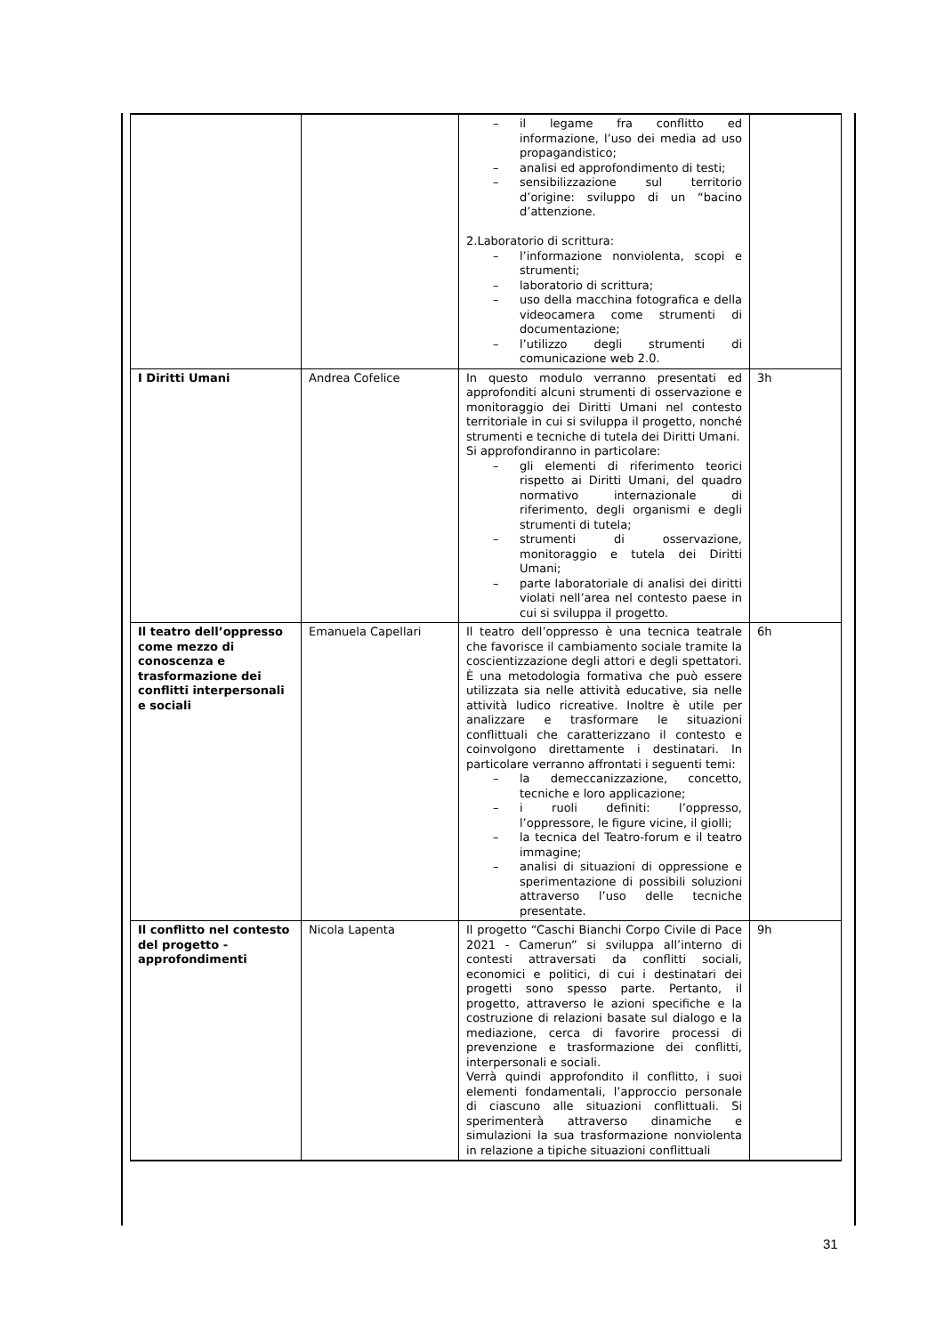| | | – il legame fra conflitto ed informazione, l’uso dei media ad uso propagandistico; – analisi ed approfondimento di testi; – sensibilizzazione sul territorio d’origine: sviluppo di un “bacino d’attenzione. 2.Laboratorio di scrittura: – l’informazione nonviolenta, scopi e strumenti; – laboratorio di scrittura; – uso della macchina fotografica e della videocamera come strumenti di documentazione; – l’utilizzo degli strumenti di comunicazione web 2.0. | |
| I Diritti Umani | Andrea Cofelice | In questo modulo verranno presentati ed approfonditi alcuni strumenti di osservazione e monitoraggio dei Diritti Umani nel contesto territoriale in cui si sviluppa il progetto, nonché strumenti e tecniche di tutela dei Diritti Umani. Si approfondiranno in particolare: – gli elementi di riferimento teorici rispetto ai Diritti Umani, del quadro normativo internazionale di riferimento, degli organismi e degli strumenti di tutela; – strumenti di osservazione, monitoraggio e tutela dei Diritti Umani; – parte laboratoriale di analisi dei diritti violati nell’area nel contesto paese in cui si sviluppa il progetto. | 3h |
| Il teatro dell’oppresso come mezzo di conoscenza e trasformazione dei conflitti interpersonali e sociali | Emanuela Capellari | Il teatro dell’oppresso è una tecnica teatrale che favorisce il cambiamento sociale tramite la coscientizzazione degli attori e degli spettatori. È una metodologia formativa che può essere utilizzata sia nelle attività educative, sia nelle attività ludico ricreative. Inoltre è utile per analizzare e trasformare le situazioni conflittuali che caratterizzano il contesto e coinvolgono direttamente i destinatari. In particolare verranno affrontati i seguenti temi: – la demeccanizzazione, concetto, tecniche e loro applicazione; – i ruoli definiti: l’oppresso, l’oppressore, le figure vicine, il giolli; – la tecnica del Teatro-forum e il teatro immagine; – analisi di situazioni di oppressione e sperimentazione di possibili soluzioni attraverso l’uso delle tecniche presentate. | 6h |
| Il conflitto nel contesto del progetto - approfondimenti | Nicola Lapenta | Il progetto “Caschi Bianchi Corpo Civile di Pace 2021 - Camerun” si sviluppa all’interno di contesti attraversati da conflitti sociali, economici e politici, di cui i destinatari dei progetti sono spesso parte. Pertanto, il progetto, attraverso le azioni specifiche e la costruzione di relazioni basate sul dialogo e la mediazione, cerca di favorire processi di prevenzione e trasformazione dei conflitti, interpersonali e sociali. Verrà quindi approfondito il conflitto, i suoi elementi fondamentali, l’approccio personale di ciascuno alle situazioni conflittuali. Si sperimenterà attraverso dinamiche e simulazioni la sua trasformazione nonviolenta in relazione a tipiche situazioni conflittuali | 9h |
31